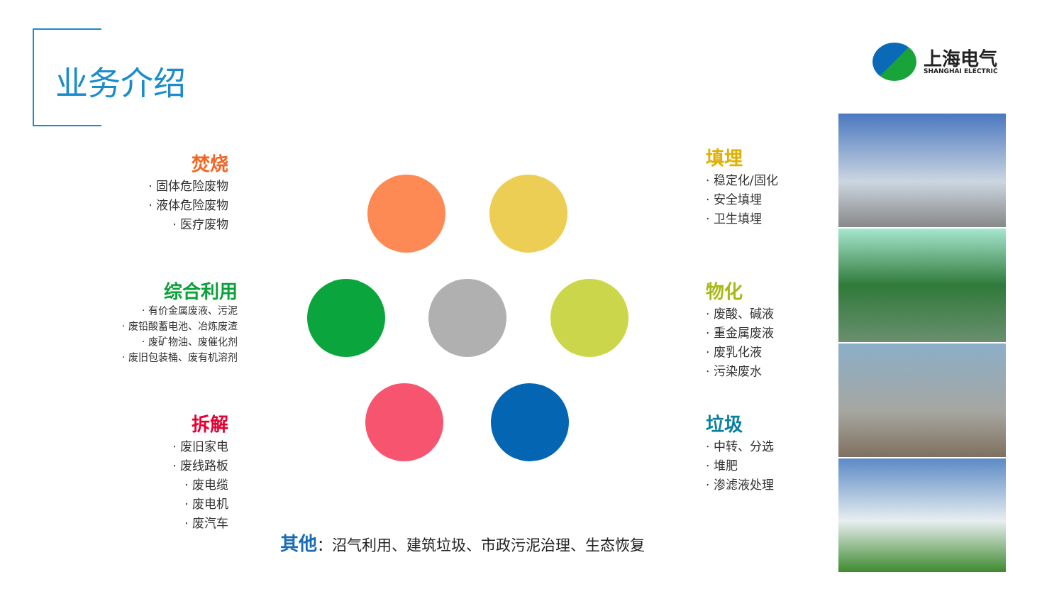业务介绍
上海电气
SHANGHAI ELECTRIC
焚烧
· 固体危险废物
· 液体危险废物
· 医疗废物
综合利用
· 有价金属废液、污泥
· 废铅酸蓄电池、冶炼废渣
· 废矿物油、废催化剂
· 废旧包装桶、废有机溶剂
拆解
· 废旧家电
· 废线路板
· 废电缆
· 废电机
· 废汽车
填埋
· 稳定化/固化
· 安全填埋
· 卫生填埋
物化
· 废酸、碱液
· 重金属废液
· 废乳化液
· 污染废水
垃圾
· 中转、分选
· 堆肥
· 渗滤液处理
其他：沼气利用、建筑垃圾、市政污泥治理、生态恢复